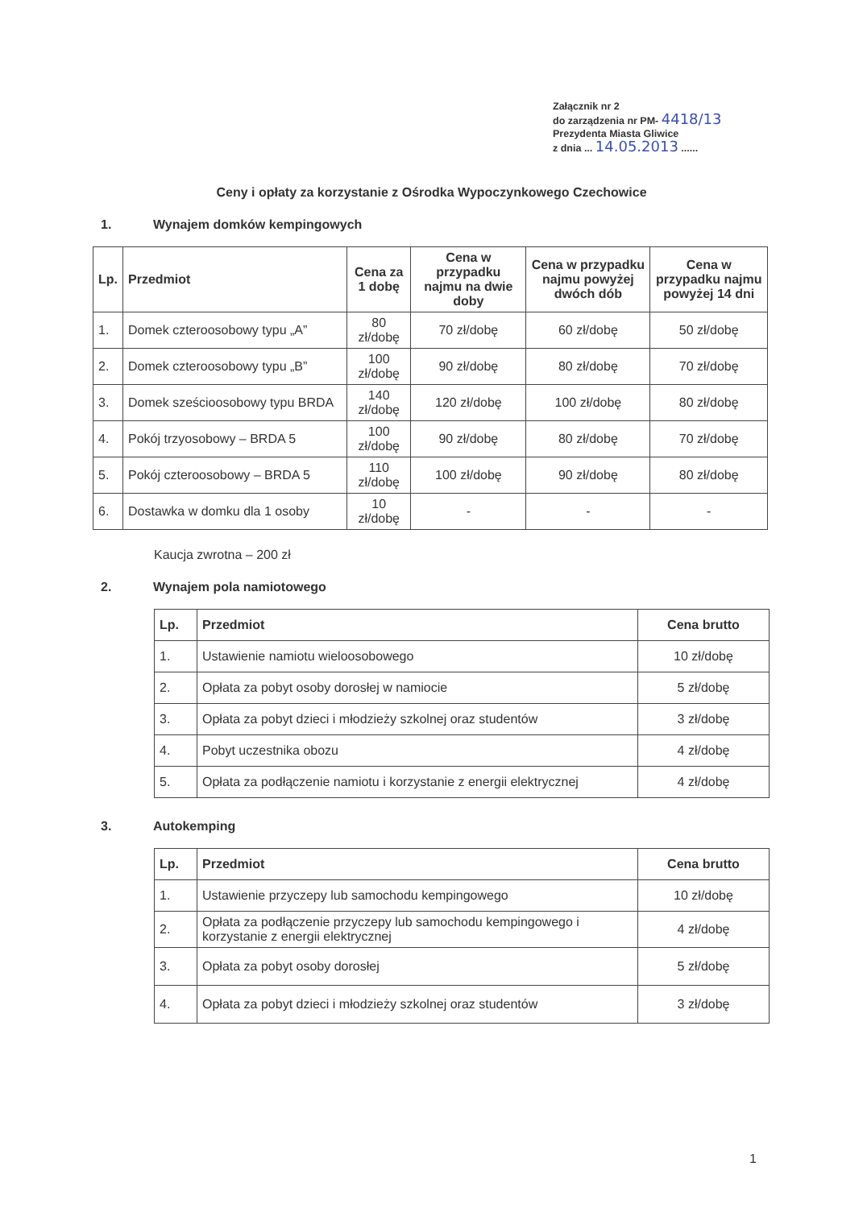Załącznik nr 2
do zarządzenia nr PM- 4418/13
Prezydenta Miasta Gliwice
z dnia ... 14.05.2013 ......
Ceny i opłaty za korzystanie z Ośrodka Wypoczynkowego Czechowice
1. Wynajem domków kempingowych
| Lp. | Przedmiot | Cena za 1 dobę | Cena w przypadku najmu na dwie doby | Cena w przypadku najmu powyżej dwóch dób | Cena w przypadku najmu powyżej 14 dni |
| --- | --- | --- | --- | --- | --- |
| 1. | Domek czteroosobowy typu „A” | 80 zł/dobę | 70 zł/dobę | 60 zł/dobę | 50 zł/dobę |
| 2. | Domek czteroosobowy typu „B” | 100 zł/dobę | 90 zł/dobę | 80 zł/dobę | 70 zł/dobę |
| 3. | Domek sześcioosobowy typu BRDA | 140 zł/dobę | 120 zł/dobę | 100 zł/dobę | 80 zł/dobę |
| 4. | Pokój trzyosobowy – BRDA 5 | 100 zł/dobę | 90 zł/dobę | 80 zł/dobę | 70 zł/dobę |
| 5. | Pokój czteroosobowy – BRDA 5 | 110 zł/dobę | 100 zł/dobę | 90 zł/dobę | 80 zł/dobę |
| 6. | Dostawka w domku dla 1 osoby | 10 zł/dobę | - | - | - |
Kaucja zwrotna – 200 zł
2. Wynajem pola namiotowego
| Lp. | Przedmiot | Cena brutto |
| --- | --- | --- |
| 1. | Ustawienie namiotu wieloosobowego | 10 zł/dobę |
| 2. | Opłata za pobyt osoby dorosłej w namiocie | 5 zł/dobę |
| 3. | Opłata za pobyt dzieci i młodzieży szkolnej oraz studentów | 3 zł/dobę |
| 4. | Pobyt uczestnika obozu | 4 zł/dobę |
| 5. | Opłata za podłączenie namiotu i korzystanie z energii elektrycznej | 4 zł/dobę |
3. Autokemping
| Lp. | Przedmiot | Cena brutto |
| --- | --- | --- |
| 1. | Ustawienie przyczepy lub samochodu kempingowego | 10 zł/dobę |
| 2. | Opłata za podłączenie przyczepy lub samochodu kempingowego i korzystanie z energii elektrycznej | 4 zł/dobę |
| 3. | Opłata za pobyt osoby dorosłej | 5 zł/dobę |
| 4. | Opłata za pobyt dzieci i młodzieży szkolnej oraz studentów | 3 zł/dobę |
1